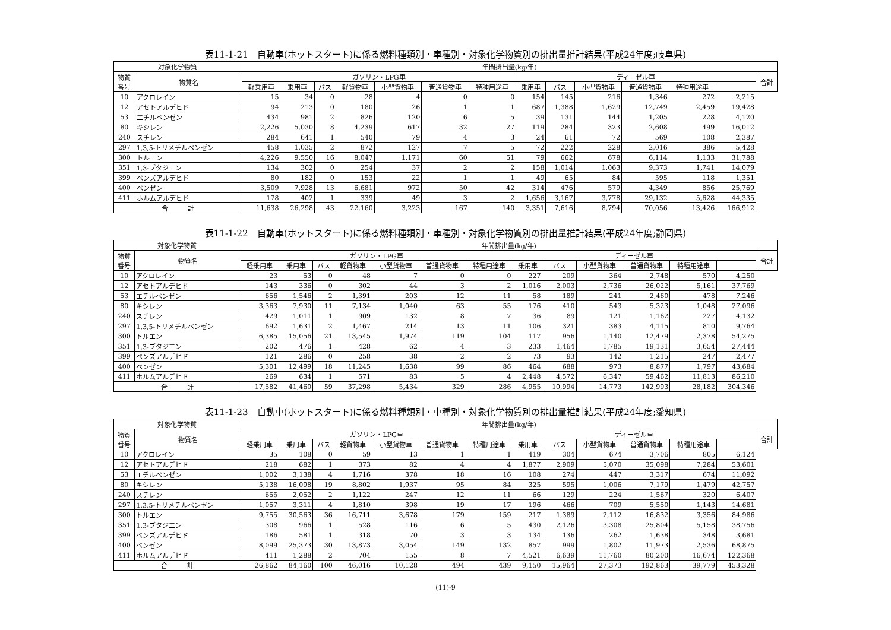表11-1-21　自動車(ホットスタート)に係る燃料種類別・車種別・対象化学物質別の排出量推計結果(平成24年度;岐阜県)
| 対象化学物質 | | 年間排出量(kg/年) | | | | | | | | | | | | | |
| --- | --- | --- | --- | --- | --- | --- | --- | --- | --- | --- | --- | --- | --- | --- | --- |
| 物質 番号 | 物質名 | ガソリン・LPG車 | | | | | | | ディーゼル車 | | | | | | 合計 |
| | | 軽乗用車 | 乗用車 | バス | 軽貨物車 | 小型貨物車 | 普通貨物車 | 特種用途車 | 乗用車 | バス | 小型貨物車 | 普通貨物車 | 特種用途車 | | |
| 10 | アクロレイン | 15 | 34 | 0 | 28 | 4 | 0 | 0 | 154 | 145 | 216 | 1,346 | 272 | 2,215 | |
| 12 | アセトアルデヒド | 94 | 213 | 0 | 180 | 26 | 1 | 1 | 687 | 1,388 | 1,629 | 12,749 | 2,459 | 19,428 | |
| 53 | エチルベンゼン | 434 | 981 | 2 | 826 | 120 | 6 | 5 | 39 | 131 | 144 | 1,205 | 228 | 4,120 | |
| 80 | キシレン | 2,226 | 5,030 | 8 | 4,239 | 617 | 32 | 27 | 119 | 284 | 323 | 2,608 | 499 | 16,012 | |
| 240 | スチレン | 284 | 641 | 1 | 540 | 79 | 4 | 3 | 24 | 61 | 72 | 569 | 108 | 2,387 | |
| 297 | 1,3,5-トリメチルベンゼン | 458 | 1,035 | 2 | 872 | 127 | 7 | 5 | 72 | 222 | 228 | 2,016 | 386 | 5,428 | |
| 300 | トルエン | 4,226 | 9,550 | 16 | 8,047 | 1,171 | 60 | 51 | 79 | 662 | 678 | 6,114 | 1,133 | 31,788 | |
| 351 | 1,3-ブタジエン | 134 | 302 | 0 | 254 | 37 | 2 | 2 | 158 | 1,014 | 1,063 | 9,373 | 1,741 | 14,079 | |
| 399 | ベンズアルデヒド | 80 | 182 | 0 | 153 | 22 | 1 | 1 | 49 | 65 | 84 | 595 | 118 | 1,351 | |
| 400 | ベンゼン | 3,509 | 7,928 | 13 | 6,681 | 972 | 50 | 42 | 314 | 476 | 579 | 4,349 | 856 | 25,769 | |
| 411 | ホルムアルデヒド | 178 | 402 | 1 | 339 | 49 | 3 | 2 | 1,656 | 3,167 | 3,778 | 29,132 | 5,628 | 44,335 | |
| 合 計 | | 11,638 | 26,298 | 43 | 22,160 | 3,223 | 167 | 140 | 3,351 | 7,616 | 8,794 | 70,056 | 13,426 | 166,912 | |
表11-1-22　自動車(ホットスタート)に係る燃料種類別・車種別・対象化学物質別の排出量推計結果(平成24年度;静岡県)
| 対象化学物質 | | 年間排出量(kg/年) | | | | | | | | | | | | | |
| --- | --- | --- | --- | --- | --- | --- | --- | --- | --- | --- | --- | --- | --- | --- | --- |
| 物質 番号 | 物質名 | ガソリン・LPG車 | | | | | | | ディーゼル車 | | | | | | 合計 |
| | | 軽乗用車 | 乗用車 | バス | 軽貨物車 | 小型貨物車 | 普通貨物車 | 特種用途車 | 乗用車 | バス | 小型貨物車 | 普通貨物車 | 特種用途車 | | |
| 10 | アクロレイン | 23 | 53 | 0 | 48 | 7 | 0 | 0 | 227 | 209 | 364 | 2,748 | 570 | 4,250 | |
| 12 | アセトアルデヒド | 143 | 336 | 0 | 302 | 44 | 3 | 2 | 1,016 | 2,003 | 2,736 | 26,022 | 5,161 | 37,769 | |
| 53 | エチルベンゼン | 656 | 1,546 | 2 | 1,391 | 203 | 12 | 11 | 58 | 189 | 241 | 2,460 | 478 | 7,246 | |
| 80 | キシレン | 3,363 | 7,930 | 11 | 7,134 | 1,040 | 63 | 55 | 176 | 410 | 543 | 5,323 | 1,048 | 27,096 | |
| 240 | スチレン | 429 | 1,011 | 1 | 909 | 132 | 8 | 7 | 36 | 89 | 121 | 1,162 | 227 | 4,132 | |
| 297 | 1,3,5-トリメチルベンゼン | 692 | 1,631 | 2 | 1,467 | 214 | 13 | 11 | 106 | 321 | 383 | 4,115 | 810 | 9,764 | |
| 300 | トルエン | 6,385 | 15,056 | 21 | 13,545 | 1,974 | 119 | 104 | 117 | 956 | 1,140 | 12,479 | 2,378 | 54,275 | |
| 351 | 1,3-ブタジエン | 202 | 476 | 1 | 428 | 62 | 4 | 3 | 233 | 1,464 | 1,785 | 19,131 | 3,654 | 27,444 | |
| 399 | ベンズアルデヒド | 121 | 286 | 0 | 258 | 38 | 2 | 2 | 73 | 93 | 142 | 1,215 | 247 | 2,477 | |
| 400 | ベンゼン | 5,301 | 12,499 | 18 | 11,245 | 1,638 | 99 | 86 | 464 | 688 | 973 | 8,877 | 1,797 | 43,684 | |
| 411 | ホルムアルデヒド | 269 | 634 | 1 | 571 | 83 | 5 | 4 | 2,448 | 4,572 | 6,347 | 59,462 | 11,813 | 86,210 | |
| 合 計 | | 17,582 | 41,460 | 59 | 37,298 | 5,434 | 329 | 286 | 4,955 | 10,994 | 14,773 | 142,993 | 28,182 | 304,346 | |
表11-1-23　自動車(ホットスタート)に係る燃料種類別・車種別・対象化学物質別の排出量推計結果(平成24年度;愛知県)
| 対象化学物質 | | 年間排出量(kg/年) | | | | | | | | | | | | | |
| --- | --- | --- | --- | --- | --- | --- | --- | --- | --- | --- | --- | --- | --- | --- | --- |
| 物質 番号 | 物質名 | ガソリン・LPG車 | | | | | | | ディーゼル車 | | | | | | 合計 |
| | | 軽乗用車 | 乗用車 | バス | 軽貨物車 | 小型貨物車 | 普通貨物車 | 特種用途車 | 乗用車 | バス | 小型貨物車 | 普通貨物車 | 特種用途車 | | |
| 10 | アクロレイン | 35 | 108 | 0 | 59 | 13 | 1 | 1 | 419 | 304 | 674 | 3,706 | 805 | 6,124 | |
| 12 | アセトアルデヒド | 218 | 682 | 1 | 373 | 82 | 4 | 4 | 1,877 | 2,909 | 5,070 | 35,098 | 7,284 | 53,601 | |
| 53 | エチルベンゼン | 1,002 | 3,138 | 4 | 1,716 | 378 | 18 | 16 | 108 | 274 | 447 | 3,317 | 674 | 11,092 | |
| 80 | キシレン | 5,138 | 16,098 | 19 | 8,802 | 1,937 | 95 | 84 | 325 | 595 | 1,006 | 7,179 | 1,479 | 42,757 | |
| 240 | スチレン | 655 | 2,052 | 2 | 1,122 | 247 | 12 | 11 | 66 | 129 | 224 | 1,567 | 320 | 6,407 | |
| 297 | 1,3,5-トリメチルベンゼン | 1,057 | 3,311 | 4 | 1,810 | 398 | 19 | 17 | 196 | 466 | 709 | 5,550 | 1,143 | 14,681 | |
| 300 | トルエン | 9,755 | 30,563 | 36 | 16,711 | 3,678 | 179 | 159 | 217 | 1,389 | 2,112 | 16,832 | 3,356 | 84,986 | |
| 351 | 1,3-ブタジエン | 308 | 966 | 1 | 528 | 116 | 6 | 5 | 430 | 2,126 | 3,308 | 25,804 | 5,158 | 38,756 | |
| 399 | ベンズアルデヒド | 186 | 581 | 1 | 318 | 70 | 3 | 3 | 134 | 136 | 262 | 1,638 | 348 | 3,681 | |
| 400 | ベンゼン | 8,099 | 25,373 | 30 | 13,873 | 3,054 | 149 | 132 | 857 | 999 | 1,802 | 11,973 | 2,536 | 68,875 | |
| 411 | ホルムアルデヒド | 411 | 1,288 | 2 | 704 | 155 | 8 | 7 | 4,521 | 6,639 | 11,760 | 80,200 | 16,674 | 122,368 | |
| 合 計 | | 26,862 | 84,160 | 100 | 46,016 | 10,128 | 494 | 439 | 9,150 | 15,964 | 27,373 | 192,863 | 39,779 | 453,328 | |
(11)-9